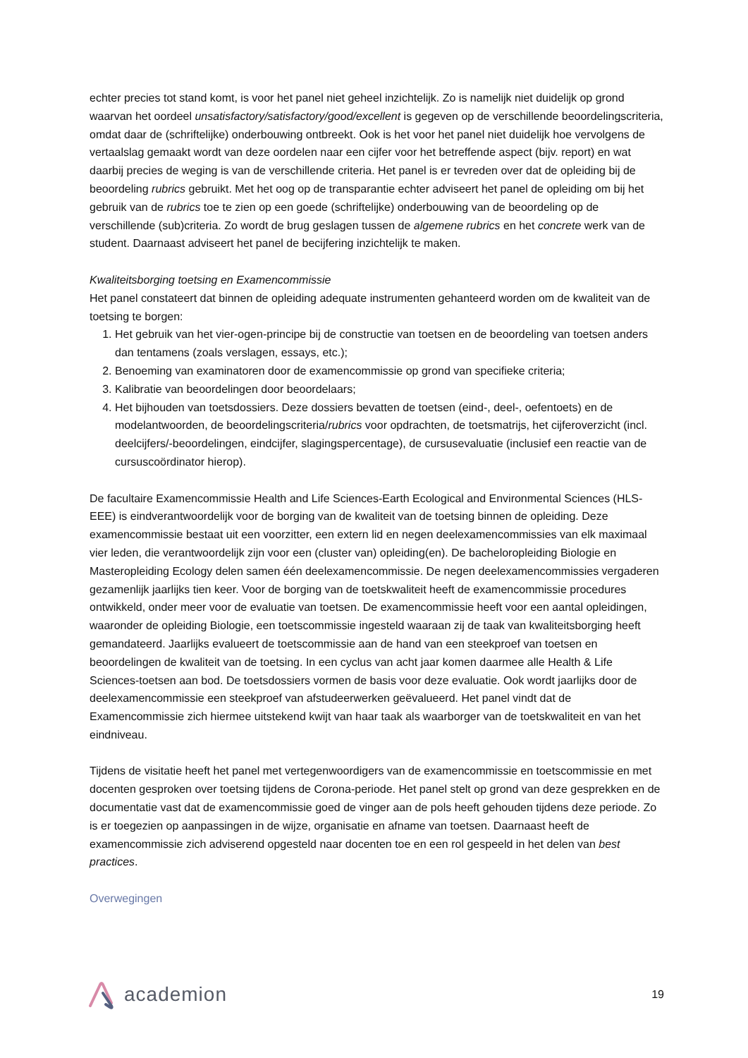echter precies tot stand komt, is voor het panel niet geheel inzichtelijk. Zo is namelijk niet duidelijk op grond waarvan het oordeel unsatisfactory/satisfactory/good/excellent is gegeven op de verschillende beoordelingscriteria, omdat daar de (schriftelijke) onderbouwing ontbreekt. Ook is het voor het panel niet duidelijk hoe vervolgens de vertaalslag gemaakt wordt van deze oordelen naar een cijfer voor het betreffende aspect (bijv. report) en wat daarbij precies de weging is van de verschillende criteria. Het panel is er tevreden over dat de opleiding bij de beoordeling rubrics gebruikt. Met het oog op de transparantie echter adviseert het panel de opleiding om bij het gebruik van de rubrics toe te zien op een goede (schriftelijke) onderbouwing van de beoordeling op de verschillende (sub)criteria. Zo wordt de brug geslagen tussen de algemene rubrics en het concrete werk van de student. Daarnaast adviseert het panel de becijfering inzichtelijk te maken.
Kwaliteitsborging toetsing en Examencommissie
Het panel constateert dat binnen de opleiding adequate instrumenten gehanteerd worden om de kwaliteit van de toetsing te borgen:
1. Het gebruik van het vier-ogen-principe bij de constructie van toetsen en de beoordeling van toetsen anders dan tentamens (zoals verslagen, essays, etc.);
2. Benoeming van examinatoren door de examencommissie op grond van specifieke criteria;
3. Kalibratie van beoordelingen door beoordelaars;
4. Het bijhouden van toetsdossiers. Deze dossiers bevatten de toetsen (eind-, deel-, oefentoets) en de modelantwoorden, de beoordelingscriteria/rubrics voor opdrachten, de toetsmatrijs, het cijferoverzicht (incl. deelcijfers/-beoordelingen, eindcijfer, slagingspercentage), de cursusevaluatie (inclusief een reactie van de cursuscoördinator hierop).
De facultaire Examencommissie Health and Life Sciences-Earth Ecological and Environmental Sciences (HLS-EEE) is eindverantwoordelijk voor de borging van de kwaliteit van de toetsing binnen de opleiding. Deze examencommissie bestaat uit een voorzitter, een extern lid en negen deelexamencommissies van elk maximaal vier leden, die verantwoordelijk zijn voor een (cluster van) opleiding(en). De bacheloropleiding Biologie en Masteropleiding Ecology delen samen één deelexamencommissie. De negen deelexamencommissies vergaderen gezamenlijk jaarlijks tien keer. Voor de borging van de toetskwaliteit heeft de examencommissie procedures ontwikkeld, onder meer voor de evaluatie van toetsen. De examencommissie heeft voor een aantal opleidingen, waaronder de opleiding Biologie, een toetscommissie ingesteld waaraan zij de taak van kwaliteitsborging heeft gemandateerd. Jaarlijks evalueert de toetscommissie aan de hand van een steekproef van toetsen en beoordelingen de kwaliteit van de toetsing. In een cyclus van acht jaar komen daarmee alle Health & Life Sciences-toetsen aan bod. De toetsdossiers vormen de basis voor deze evaluatie. Ook wordt jaarlijks door de deelexamencommissie een steekproef van afstudeerwerken geëvalueerd. Het panel vindt dat de Examencommissie zich hiermee uitstekend kwijt van haar taak als waarborger van de toetskwaliteit en van het eindniveau.
Tijdens de visitatie heeft het panel met vertegenwoordigers van de examencommissie en toetscommissie en met docenten gesproken over toetsing tijdens de Corona-periode. Het panel stelt op grond van deze gesprekken en de documentatie vast dat de examencommissie goed de vinger aan de pols heeft gehouden tijdens deze periode. Zo is er toegezien op aanpassingen in de wijze, organisatie en afname van toetsen. Daarnaast heeft de examencommissie zich adviserend opgesteld naar docenten toe en een rol gespeeld in het delen van best practices.
Overwegingen
academion
19